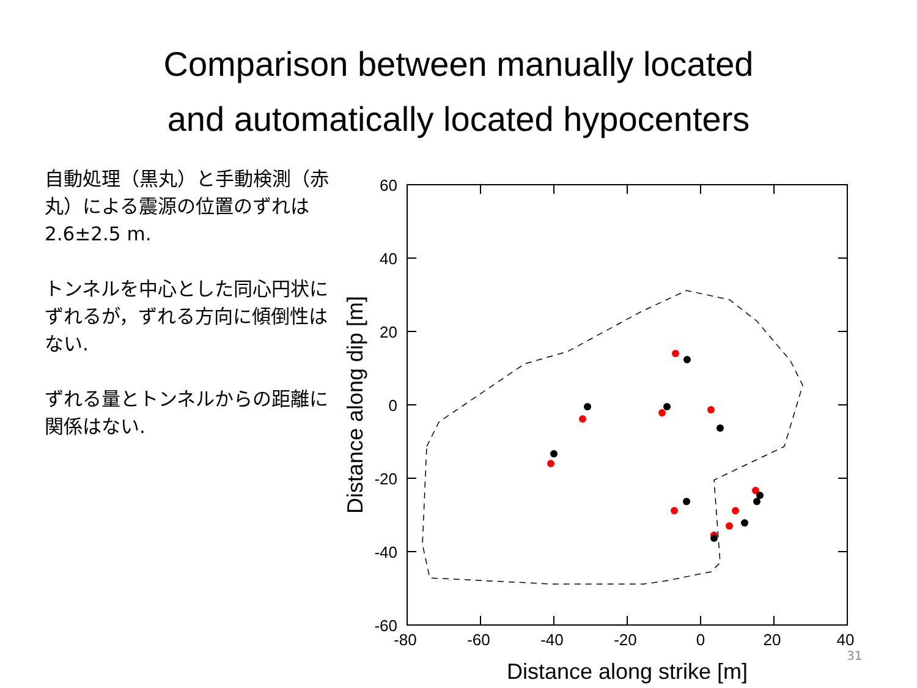Comparison between manually located
and automatically located hypocenters
自動処理（黒丸）と手動検測（赤丸）による震源の位置のずれは
2.6±2.5 m.
トンネルを中心とした同心円状にずれるが，ずれる方向に傾倒性はない.
ずれる量とトンネルからの距離に関係はない.
60
40
20
0
-20
-40
-60
-80
-60
-40
-20
0
20
40
Distance along strike [m]
Distance along dip [m]
31